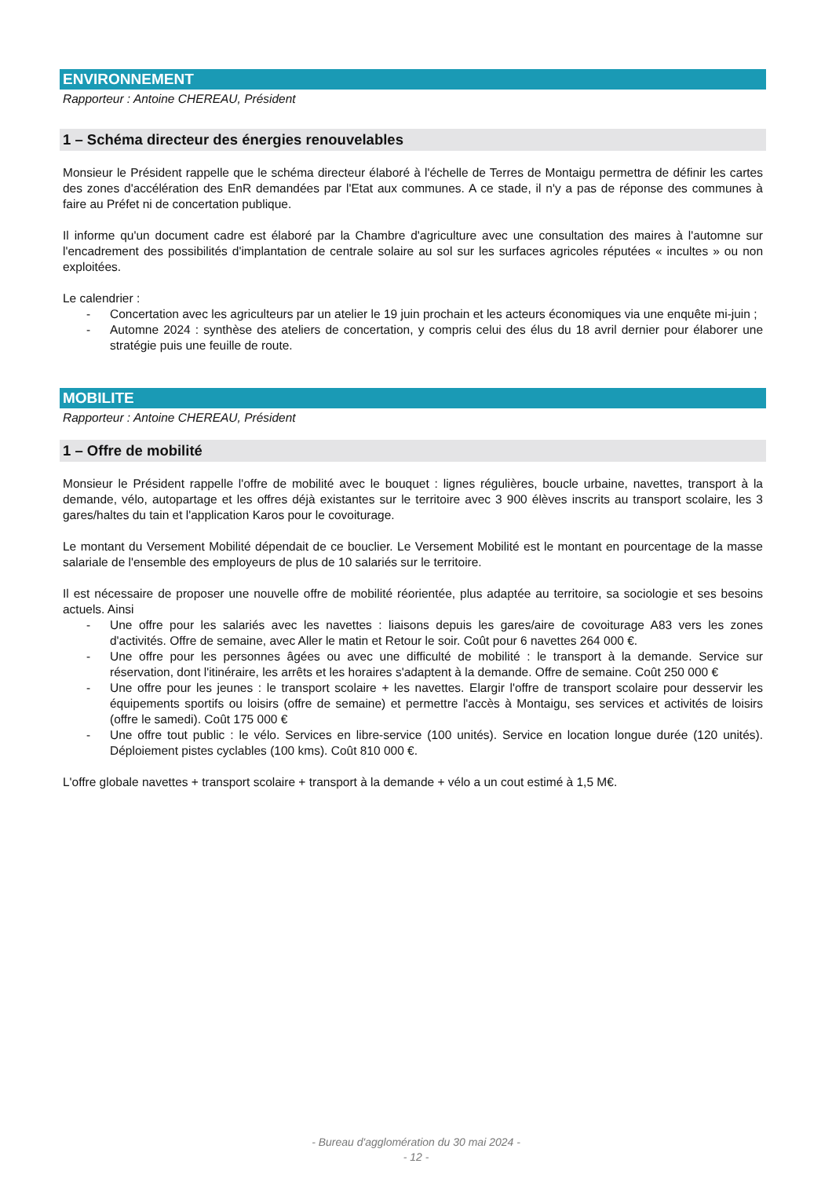ENVIRONNEMENT
Rapporteur : Antoine CHEREAU, Président
1 – Schéma directeur des énergies renouvelables
Monsieur le Président rappelle que le schéma directeur élaboré à l'échelle de Terres de Montaigu permettra de définir les cartes des zones d'accélération des EnR demandées par l'Etat aux communes. A ce stade, il n'y a pas de réponse des communes à faire au Préfet ni de concertation publique.
Il informe qu'un document cadre est élaboré par la Chambre d'agriculture avec une consultation des maires à l'automne sur l'encadrement des possibilités d'implantation de centrale solaire au sol sur les surfaces agricoles réputées « incultes » ou non exploitées.
Le calendrier :
- Concertation avec les agriculteurs par un atelier le 19 juin prochain et les acteurs économiques via une enquête mi-juin ;
- Automne 2024 : synthèse des ateliers de concertation, y compris celui des élus du 18 avril dernier pour élaborer une stratégie puis une feuille de route.
MOBILITE
Rapporteur : Antoine CHEREAU, Président
1 – Offre de mobilité
Monsieur le Président rappelle l'offre de mobilité avec le bouquet : lignes régulières, boucle urbaine, navettes, transport à la demande, vélo, autopartage et les offres déjà existantes sur le territoire avec 3 900 élèves inscrits au transport scolaire, les 3 gares/haltes du tain et l'application Karos pour le covoiturage.
Le montant du Versement Mobilité dépendait de ce bouclier. Le Versement Mobilité est le montant en pourcentage de la masse salariale de l'ensemble des employeurs de plus de 10 salariés sur le territoire.
Il est nécessaire de proposer une nouvelle offre de mobilité réorientée, plus adaptée au territoire, sa sociologie et ses besoins actuels. Ainsi
- Une offre pour les salariés avec les navettes : liaisons depuis les gares/aire de covoiturage A83 vers les zones d'activités. Offre de semaine, avec Aller le matin et Retour le soir. Coût pour 6 navettes 264 000 €.
- Une offre pour les personnes âgées ou avec une difficulté de mobilité : le transport à la demande. Service sur réservation, dont l'itinéraire, les arrêts et les horaires s'adaptent à la demande. Offre de semaine. Coût 250 000 €
- Une offre pour les jeunes : le transport scolaire + les navettes. Elargir l'offre de transport scolaire pour desservir les équipements sportifs ou loisirs (offre de semaine) et permettre l'accès à Montaigu, ses services et activités de loisirs (offre le samedi). Coût 175 000 €
- Une offre tout public : le vélo. Services en libre-service (100 unités). Service en location longue durée (120 unités). Déploiement pistes cyclables (100 kms). Coût 810 000 €.
L'offre globale navettes + transport scolaire + transport à la demande + vélo a un cout estimé à 1,5 M€.
- Bureau d'agglomération du 30 mai 2024 -
- 12 -